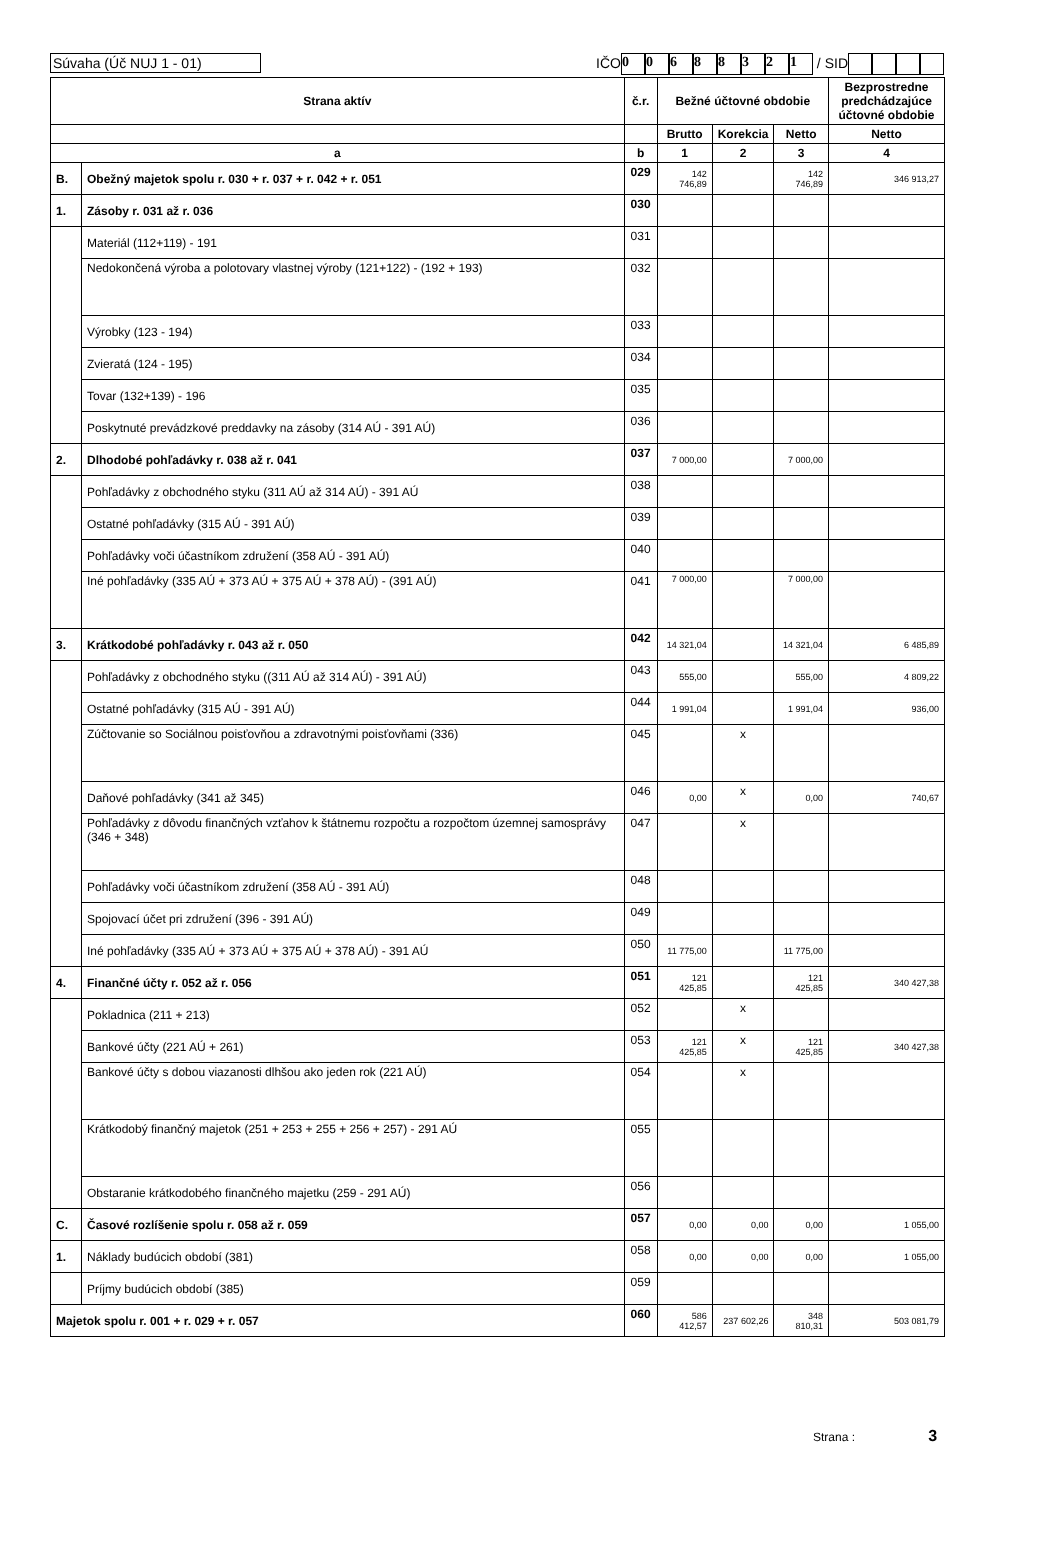Súvaha (Úč NUJ 1 - 01) IČO 00688321 / SID
| Strana aktív | | č.r. | Bežné účtovné obdobie | | | Bezprostredne predchádzajúce účtovné obdobie |
| --- | --- | --- | --- | --- | --- | --- |
| | | | Brutto | Korekcia | Netto | Netto |
| a | | b | 1 | 2 | 3 | 4 |
| B. | Obežný majetok spolu r. 030 + r. 037 + r. 042 + r. 051 | 029 | 142 746,89 | | 142 746,89 | 346 913,27 |
| 1. | Zásoby r. 031 až r. 036 | 030 | | | | |
| | Materiál (112+119) - 191 | 031 | | | | |
| | Nedokončená výroba a polotovary vlastnej výroby (121+122) - (192 + 193) | 032 | | | | |
| | Výrobky (123 - 194) | 033 | | | | |
| | Zvieratá (124 - 195) | 034 | | | | |
| | Tovar (132+139) - 196 | 035 | | | | |
| | Poskytnuté prevádzkové preddavky na zásoby (314 AÚ - 391 AÚ) | 036 | | | | |
| 2. | Dlhodobé pohľadávky r. 038 až r. 041 | 037 | 7 000,00 | | 7 000,00 | |
| | Pohľadávky z obchodného styku (311 AÚ až 314 AÚ) - 391 AÚ | 038 | | | | |
| | Ostatné pohľadávky (315 AÚ - 391 AÚ) | 039 | | | | |
| | Pohľadávky voči účastníkom združení (358 AÚ - 391 AÚ) | 040 | | | | |
| | Iné pohľadávky (335 AÚ + 373 AÚ + 375 AÚ + 378 AÚ) - (391 AÚ) | 041 | 7 000,00 | | 7 000,00 | |
| 3. | Krátkodobé pohľadávky r. 043 až r. 050 | 042 | 14 321,04 | | 14 321,04 | 6 485,89 |
| | Pohľadávky z obchodného styku ((311 AÚ až 314 AÚ) - 391 AÚ) | 043 | 555,00 | | 555,00 | 4 809,22 |
| | Ostatné pohľadávky (315 AÚ - 391 AÚ) | 044 | 1 991,04 | | 1 991,04 | 936,00 |
| | Zúčtovanie so Sociálnou poisťovňou a zdravotnými poisťovňami (336) | 045 | | x | | |
| | Daňové pohľadávky (341 až 345) | 046 | 0,00 | x | 0,00 | 740,67 |
| | Pohľadávky z dôvodu finančných vzťahov k štátnemu rozpočtu a rozpočtom územnej samosprávy (346 + 348) | 047 | | x | | |
| | Pohľadávky voči účastníkom združení (358 AÚ - 391 AÚ) | 048 | | | | |
| | Spojovací účet pri združení (396 - 391 AÚ) | 049 | | | | |
| | Iné pohľadávky (335 AÚ + 373 AÚ + 375 AÚ + 378 AÚ) - 391 AÚ | 050 | 11 775,00 | | 11 775,00 | |
| 4. | Finančné účty r. 052 až r. 056 | 051 | 121 425,85 | | 121 425,85 | 340 427,38 |
| | Pokladnica (211 + 213) | 052 | | x | | |
| | Bankové účty (221 AÚ + 261) | 053 | 121 425,85 | x | 121 425,85 | 340 427,38 |
| | Bankové účty s dobou viazanosti dlhšou ako jeden rok (221 AÚ) | 054 | | x | | |
| | Krátkodobý finančný majetok (251 + 253 + 255 + 256 + 257) - 291 AÚ | 055 | | | | |
| | Obstaranie krátkodobého finančného majetku (259 - 291 AÚ) | 056 | | | | |
| C. | Časové rozlíšenie spolu r. 058 až r. 059 | 057 | 0,00 | 0,00 | 0,00 | 1 055,00 |
| 1. | Náklady budúcich období (381) | 058 | 0,00 | 0,00 | 0,00 | 1 055,00 |
| | Príjmy budúcich období (385) | 059 | | | | |
| Majetok spolu r. 001 + r. 029 + r. 057 | | 060 | 586 412,57 | 237 602,26 | 348 810,31 | 503 081,79 |
Strana : 3